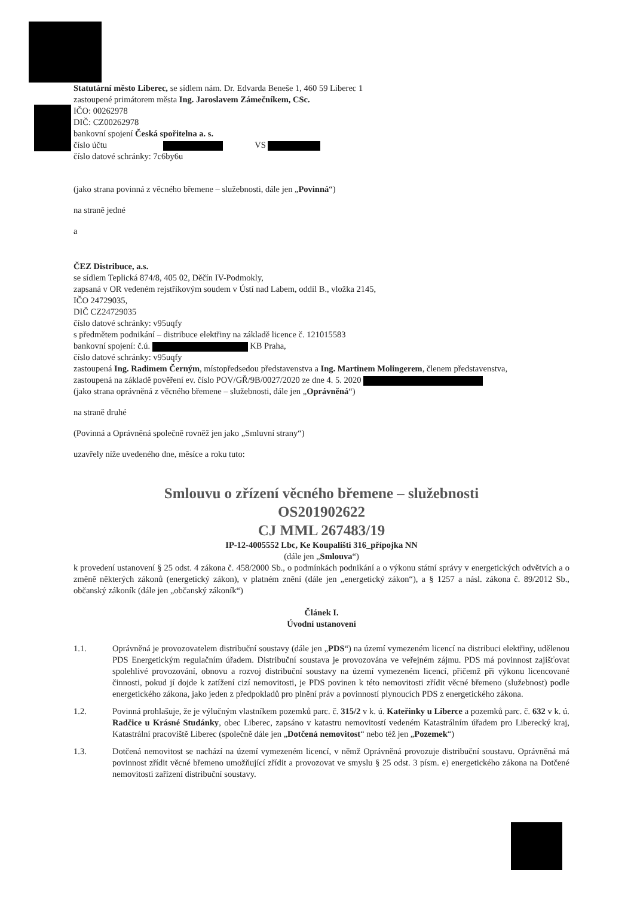Statutární město Liberec, se sídlem nám. Dr. Edvarda Beneše 1, 460 59 Liberec 1
zastoupené primátorem města Ing. Jaroslavem Zámečníkem, CSc.
IČO: 00262978
DIČ: CZ00262978
bankovní spojení Česká spořitelna a. s.
číslo účtu VS
číslo datové schránky: 7c6by6u
(jako strana povinná z věcného břemene – služebnosti, dále jen „Povinná“)
na straně jedné
a
ČEZ Distribuce, a.s.
se sídlem Teplická 874/8, 405 02, Děčín IV-Podmokly,
zapsaná v OR vedeném rejstříkovým soudem v Ústí nad Labem, oddíl B., vložka 2145,
IČO 24729035,
DIČ CZ24729035
číslo datové schránky: v95uqfy
s předmětem podnikání – distribuce elektřiny na základě licence č. 121015583
bankovní spojení: č.ú. KB Praha,
číslo datové schránky: v95uqfy
zastoupená Ing. Radimem Černým, místopředsedou představenstva a Ing. Martinem Molingerem, členem představenstva,
zastoupená na základě pověření ev. číslo POV/GŘ/9B/0027/2020 ze dne 4. 5. 2020
(jako strana oprávněná z věcného břemene – služebnosti, dále jen „Oprávněná“)
na straně druhé
(Povinná a Oprávněná společně rovněž jen jako „Smluvní strany“)
uzavřely níže uvedeného dne, měsíce a roku tuto:
Smlouvu o zřízení věcného břemene – služebnosti
OS201902622
CJ MML 267483/19
IP-12-4005552 Lbc, Ke Koupališti 316_přípojka NN
(dále jen „Smlouva“)
k provedení ustanovení § 25 odst. 4 zákona č. 458/2000 Sb., o podmínkách podnikání a o výkonu státní správy v energetických odvětvích a o změně některých zákonů (energetický zákon), v platném znění (dále jen „energetický zákon“), a § 1257 a násl. zákona č. 89/2012 Sb., občanský zákoník (dále jen „občanský zákoník“)
Článek I.
Úvodní ustanovení
1.1. Oprávněná je provozovatelem distribuční soustavy (dále jen „PDS“) na území vymezeném licencí na distribuci elektřiny, udělenou PDS Energetickým regulačním úřadem. Distribuční soustava je provozována ve veřejném zájmu. PDS má povinnost zajišťovat spolehlivé provozování, obnovu a rozvoj distribuční soustavy na území vymezeném licencí, přičemž při výkonu licencované činnosti, pokud jí dojde k zatížení cizí nemovitosti, je PDS povinen k této nemovitosti zřídit věcné břemeno (služebnost) podle energetického zákona, jako jeden z předpokladů pro plnění práv a povinností plynoucích PDS z energetického zákona.
1.2. Povinná prohlašuje, že je výlučným vlastníkem pozemků parc. č. 315/2 v k. ú. Kateřinky u Liberce a pozemků parc. č. 632 v k. ú. Radčice u Krásné Studánky, obec Liberec, zapsáno v katastru nemovitostí vedeném Katastrálním úřadem pro Liberecký kraj, Katastrální pracoviště Liberec (společně dále jen „Dotčená nemovitost“ nebo též jen „Pozemek“)
1.3. Dotčená nemovitost se nachází na území vymezeném licencí, v němž Oprávněná provozuje distribuční soustavu. Oprávněná má povinnost zřídit věcné břemeno umožňující zřídit a provozovat ve smyslu § 25 odst. 3 písm. e) energetického zákona na Dotčené nemovitosti zařízení distribuční soustavy.